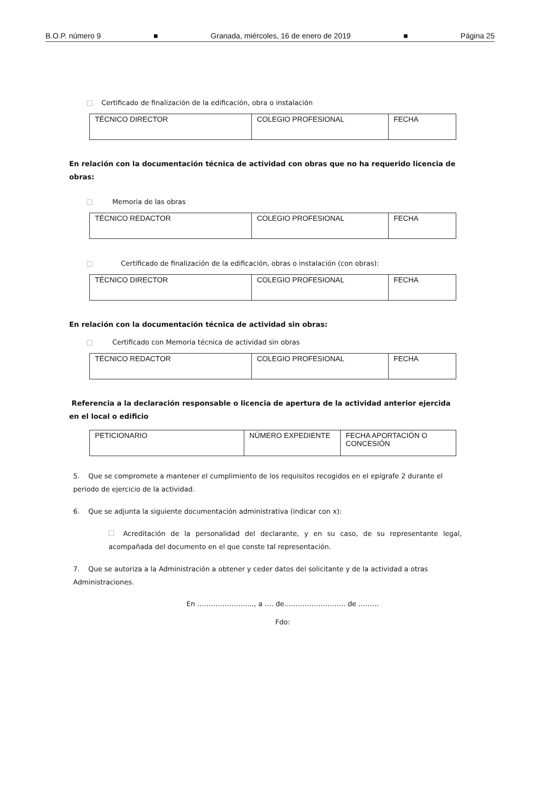B.O.P. número 9 ■ Granada, miércoles, 16 de enero de 2019 ■ Página 25
Certificado de finalización de la edificación, obra o instalación
| TÉCNICO DIRECTOR | COLEGIO PROFESIONAL | FECHA |
En relación con la documentación técnica de actividad con obras que no ha requerido licencia de obras:
Memoria de las obras
| TÉCNICO REDACTOR | COLEGIO PROFESIONAL | FECHA |
Certificado de finalización de la edificación, obras o instalación (con obras):
| TÉCNICO DIRECTOR | COLEGIO PROFESIONAL | FECHA |
En relación con la documentación técnica de actividad sin obras:
Certificado con Memoria técnica de actividad sin obras
| TÉCNICO REDACTOR | COLEGIO PROFESIONAL | FECHA |
Referencia a la declaración responsable o licencia de apertura de la actividad anterior ejercida en el local o edificio
| PETICIONARIO | NÚMERO EXPEDIENTE | FECHA APORTACIÓN O CONCESIÓN |
5. Que se compromete a mantener el cumplimiento de los requisitos recogidos en el epígrafe 2 durante el periodo de ejercicio de la actividad.
6. Que se adjunta la siguiente documentación administrativa (indicar con x):
Acreditación de la personalidad del declarante, y en su caso, de su representante legal, acompañada del documento en el que conste tal representación.
7. Que se autoriza a la Administración a obtener y ceder datos del solicitante y de la actividad a otras Administraciones.
En ……………………., a …. de……………………… de ………
Fdo: